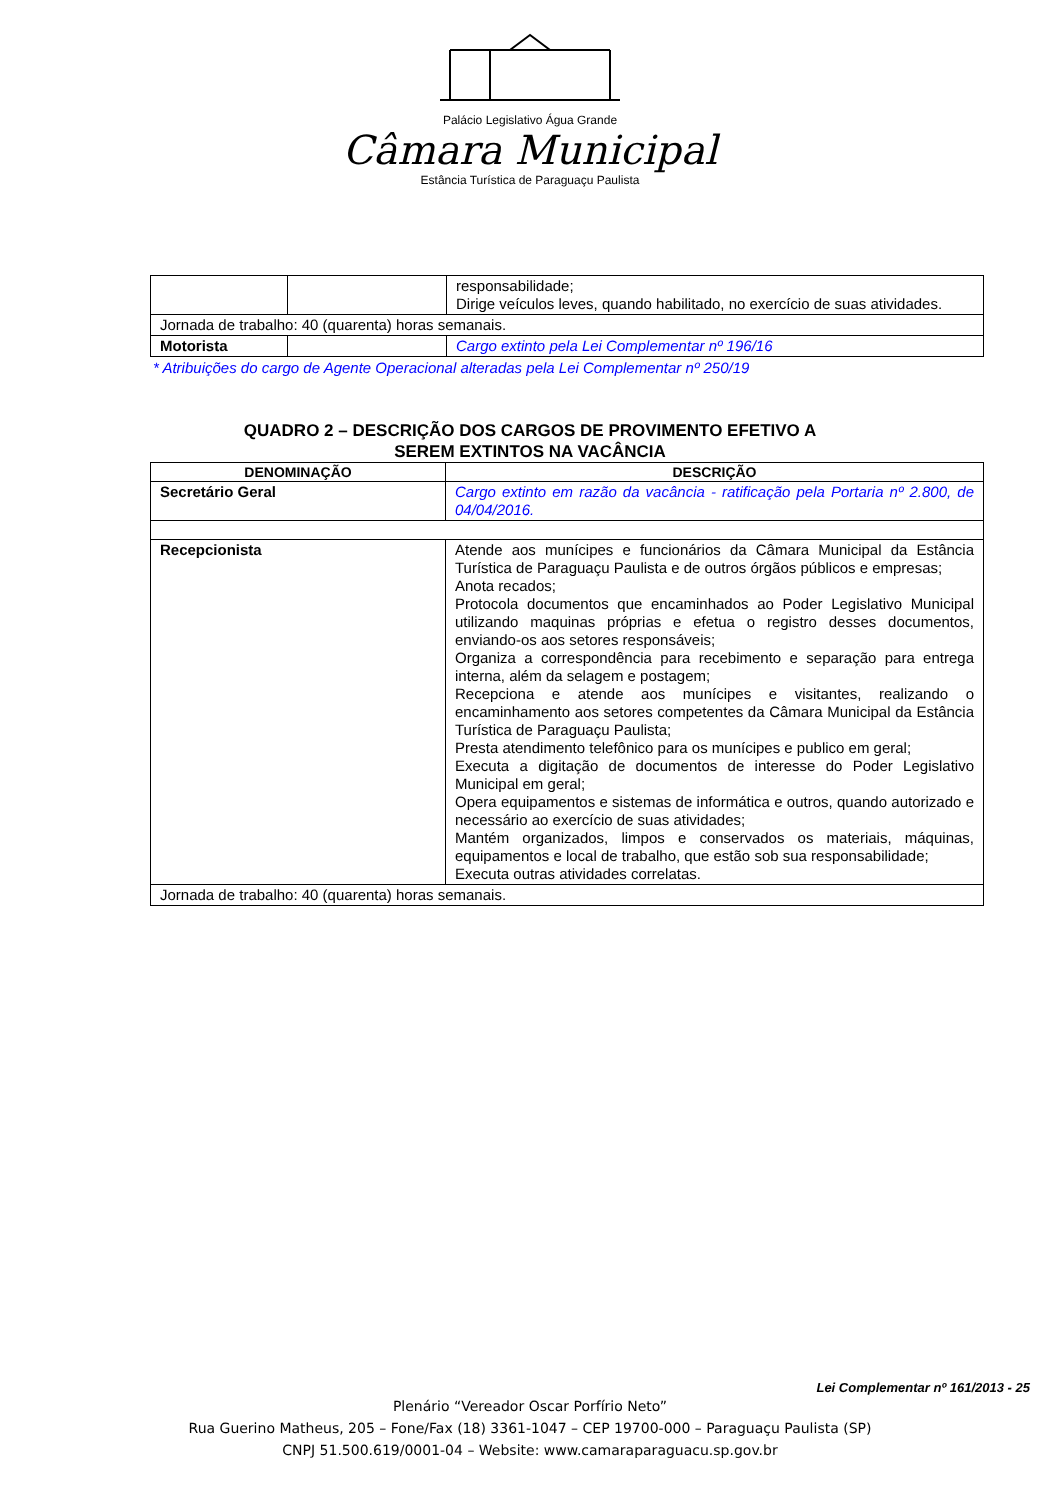Palácio Legislativo Água Grande
Câmara Municipal
Estância Turística de Paraguaçu Paulista
| | | responsabilidade; Dirige veículos leves, quando habilitado, no exercício de suas atividades. |
| Jornada de trabalho: 40 (quarenta) horas semanais. | | |
| Motorista | | Cargo extinto pela Lei Complementar nº 196/16 |
* Atribuições do cargo de Agente Operacional alteradas pela Lei Complementar nº 250/19
QUADRO 2 – DESCRIÇÃO DOS CARGOS DE PROVIMENTO EFETIVO A
SEREM EXTINTOS NA VACÂNCIA
| DENOMINAÇÃO | DESCRIÇÃO |
| --- | --- |
| Secretário Geral | Cargo extinto em razão da vacância - ratificação pela Portaria nº 2.800, de 04/04/2016. |
| Recepcionista | Atende aos munícipes e funcionários da Câmara Municipal da Estância Turística de Paraguaçu Paulista e de outros órgãos públicos e empresas; Anota recados; Protocola documentos que encaminhados ao Poder Legislativo Municipal utilizando maquinas próprias e efetua o registro desses documentos, enviando-os aos setores responsáveis; Organiza a correspondência para recebimento e separação para entrega interna, além da selagem e postagem; Recepciona e atende aos munícipes e visitantes, realizando o encaminhamento aos setores competentes da Câmara Municipal da Estância Turística de Paraguaçu Paulista; Presta atendimento telefônico para os munícipes e publico em geral; Executa a digitação de documentos de interesse do Poder Legislativo Municipal em geral; Opera equipamentos e sistemas de informática e outros, quando autorizado e necessário ao exercício de suas atividades; Mantém organizados, limpos e conservados os materiais, máquinas, equipamentos e local de trabalho, que estão sob sua responsabilidade; Executa outras atividades correlatas. |
| Jornada de trabalho: 40 (quarenta) horas semanais. | |
Lei Complementar nº 161/2013 - 25
Plenário “Vereador Oscar Porfírio Neto”
Rua Guerino Matheus, 205 – Fone/Fax (18) 3361-1047 – CEP 19700-000 – Paraguaçu Paulista (SP)
CNPJ 51.500.619/0001-04 – Website: www.camaraparaguacu.sp.gov.br